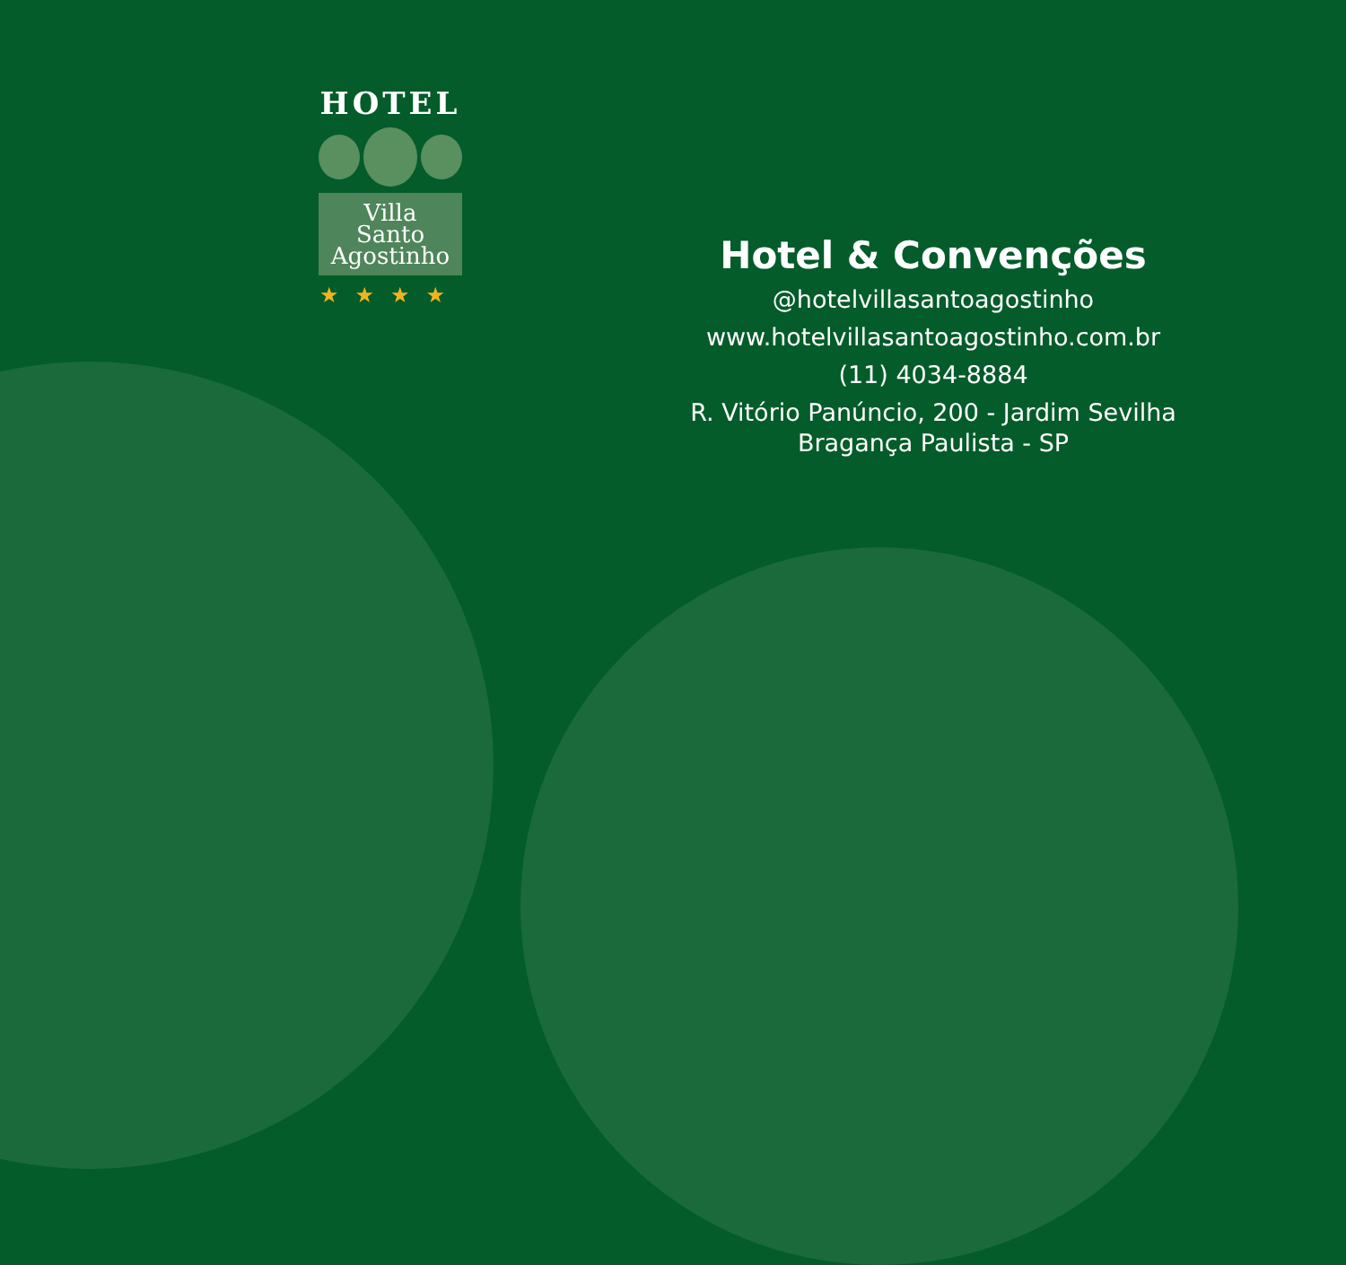HOTEL
Villa
Santo
Agostinho
★★★★
Hotel & Convenções
@hotelvillasantoagostinho
www.hotelvillasantoagostinho.com.br
(11) 4034-8884
R. Vitório Panúncio, 200 - Jardim Sevilha
Bragança Paulista - SP